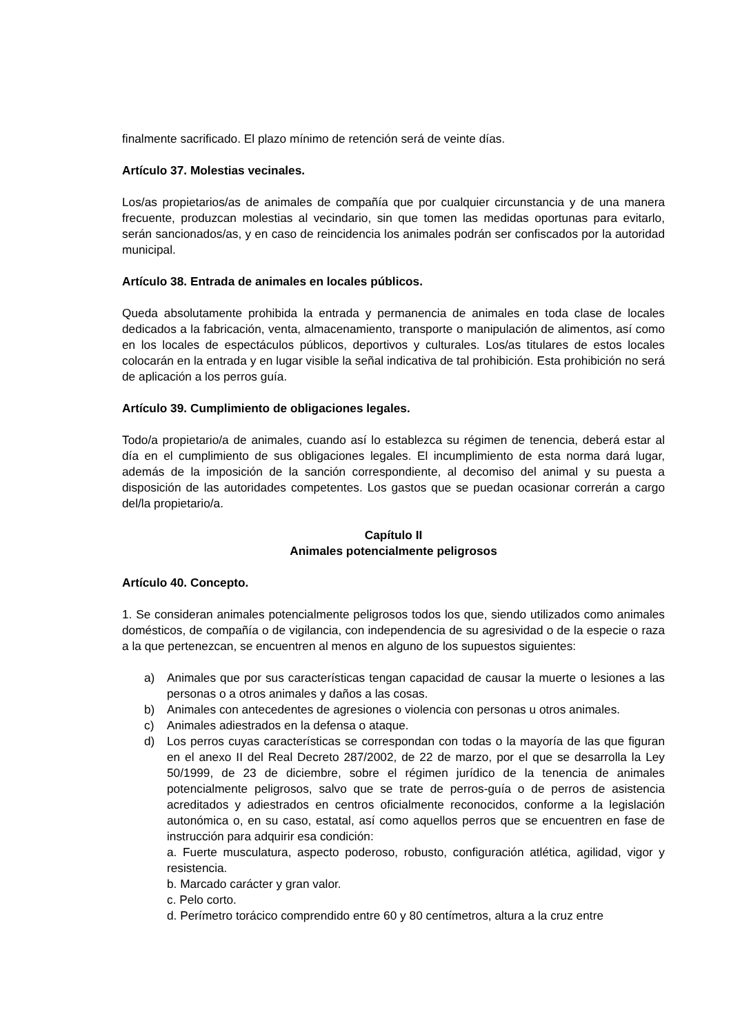finalmente sacrificado. El plazo mínimo de retención será de veinte días.
Artículo 37. Molestias vecinales.
Los/as propietarios/as de animales de compañía que por cualquier circunstancia y de una manera frecuente, produzcan molestias al vecindario, sin que tomen las medidas oportunas para evitarlo, serán sancionados/as, y en caso de reincidencia los animales podrán ser confiscados por la autoridad municipal.
Artículo 38. Entrada de animales en locales públicos.
Queda absolutamente prohibida la entrada y permanencia de animales en toda clase de locales dedicados a la fabricación, venta, almacenamiento, transporte o manipulación de alimentos, así como en los locales de espectáculos públicos, deportivos y culturales. Los/as titulares de estos locales colocarán en la entrada y en lugar visible la señal indicativa de tal prohibición. Esta prohibición no será de aplicación a los perros guía.
Artículo 39. Cumplimiento de obligaciones legales.
Todo/a propietario/a de animales, cuando así lo establezca su régimen de tenencia, deberá estar al día en el cumplimiento de sus obligaciones legales. El incumplimiento de esta norma dará lugar, además de la imposición de la sanción correspondiente, al decomiso del animal y su puesta a disposición de las autoridades competentes. Los gastos que se puedan ocasionar correrán a cargo del/la propietario/a.
Capítulo II
Animales potencialmente peligrosos
Artículo 40. Concepto.
1. Se consideran animales potencialmente peligrosos todos los que, siendo utilizados como animales domésticos, de compañía o de vigilancia, con independencia de su agresividad o de la especie o raza a la que pertenezcan, se encuentren al menos en alguno de los supuestos siguientes:
a) Animales que por sus características tengan capacidad de causar la muerte o lesiones a las personas o a otros animales y daños a las cosas.
b) Animales con antecedentes de agresiones o violencia con personas u otros animales.
c) Animales adiestrados en la defensa o ataque.
d) Los perros cuyas características se correspondan con todas o la mayoría de las que figuran en el anexo II del Real Decreto 287/2002, de 22 de marzo, por el que se desarrolla la Ley 50/1999, de 23 de diciembre, sobre el régimen jurídico de la tenencia de animales potencialmente peligrosos, salvo que se trate de perros-guía o de perros de asistencia acreditados y adiestrados en centros oficialmente reconocidos, conforme a la legislación autonómica o, en su caso, estatal, así como aquellos perros que se encuentren en fase de instrucción para adquirir esa condición:
a. Fuerte musculatura, aspecto poderoso, robusto, configuración atlética, agilidad, vigor y resistencia.
b. Marcado carácter y gran valor.
c. Pelo corto.
d. Perímetro torácico comprendido entre 60 y 80 centímetros, altura a la cruz entre